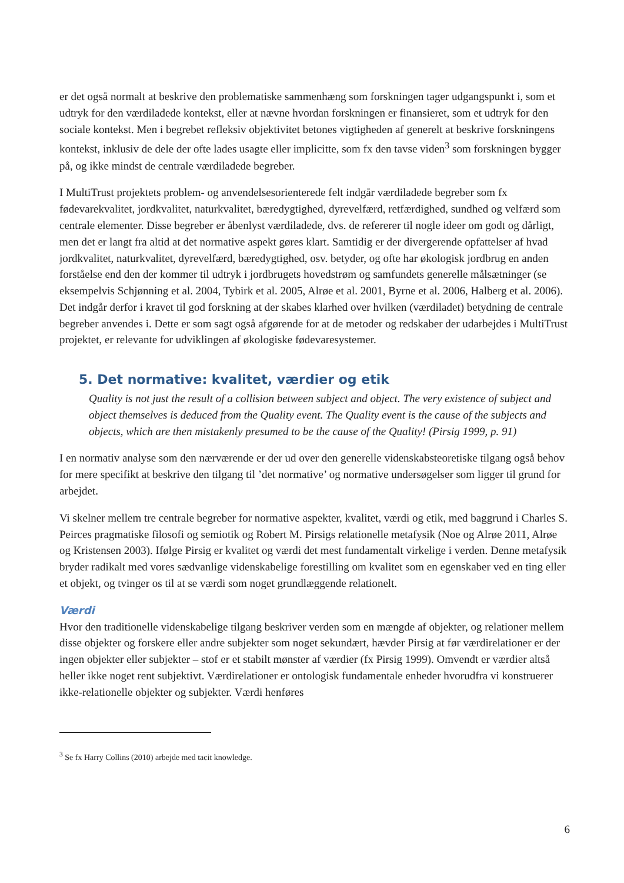er det også normalt at beskrive den problematiske sammenhæng som forskningen tager udgangspunkt i, som et udtryk for den værdiladede kontekst, eller at nævne hvordan forskningen er finansieret, som et udtryk for den sociale kontekst. Men i begrebet refleksiv objektivitet betones vigtigheden af generelt at beskrive forskningens kontekst, inklusiv de dele der ofte lades usagte eller implicitte, som fx den tavse viden<sup>3</sup> som forskningen bygger på, og ikke mindst de centrale værdiladede begreber.
I MultiTrust projektets problem- og anvendelsesorienterede felt indgår værdiladede begreber som fx fødevarekvalitet, jordkvalitet, naturkvalitet, bæredygtighed, dyrevelfærd, retfærdighed, sundhed og velfærd som centrale elementer. Disse begreber er åbenlyst værdiladede, dvs. de refererer til nogle ideer om godt og dårligt, men det er langt fra altid at det normative aspekt gøres klart. Samtidig er der divergerende opfattelser af hvad jordkvalitet, naturkvalitet, dyrevelfærd, bæredygtighed, osv. betyder, og ofte har økologisk jordbrug en anden forståelse end den der kommer til udtryk i jordbrugets hovedstrøm og samfundets generelle målsætninger (se eksempelvis Schjønning et al. 2004, Tybirk et al. 2005, Alrøe et al. 2001, Byrne et al. 2006, Halberg et al. 2006). Det indgår derfor i kravet til god forskning at der skabes klarhed over hvilken (værdiladet) betydning de centrale begreber anvendes i. Dette er som sagt også afgørende for at de metoder og redskaber der udarbejdes i MultiTrust projektet, er relevante for udviklingen af økologiske fødevaresystemer.
5. Det normative: kvalitet, værdier og etik
Quality is not just the result of a collision between subject and object. The very existence of subject and object themselves is deduced from the Quality event. The Quality event is the cause of the subjects and objects, which are then mistakenly presumed to be the cause of the Quality! (Pirsig 1999, p. 91)
I en normativ analyse som den nærværende er der ud over den generelle videnskabsteoretiske tilgang også behov for mere specifikt at beskrive den tilgang til ’det normative’ og normative undersøgelser som ligger til grund for arbejdet.
Vi skelner mellem tre centrale begreber for normative aspekter, kvalitet, værdi og etik, med baggrund i Charles S. Peirces pragmatiske filosofi og semiotik og Robert M. Pirsigs relationelle metafysik (Noe og Alrøe 2011, Alrøe og Kristensen 2003). Ifølge Pirsig er kvalitet og værdi det mest fundamentalt virkelige i verden. Denne metafysik bryder radikalt med vores sædvanlige videnskabelige forestilling om kvalitet som en egenskaber ved en ting eller et objekt, og tvinger os til at se værdi som noget grundlæggende relationelt.
Værdi
Hvor den traditionelle videnskabelige tilgang beskriver verden som en mængde af objekter, og relationer mellem disse objekter og forskere eller andre subjekter som noget sekundært, hævder Pirsig at før værdirelationer er der ingen objekter eller subjekter – stof er et stabilt mønster af værdier (fx Pirsig 1999). Omvendt er værdier altså heller ikke noget rent subjektivt. Værdirelationer er ontologisk fundamentale enheder hvorudfra vi konstruerer ikke-relationelle objekter og subjekter. Værdi henføres
<sup>3</sup> Se fx Harry Collins (2010) arbejde med tacit knowledge.
6